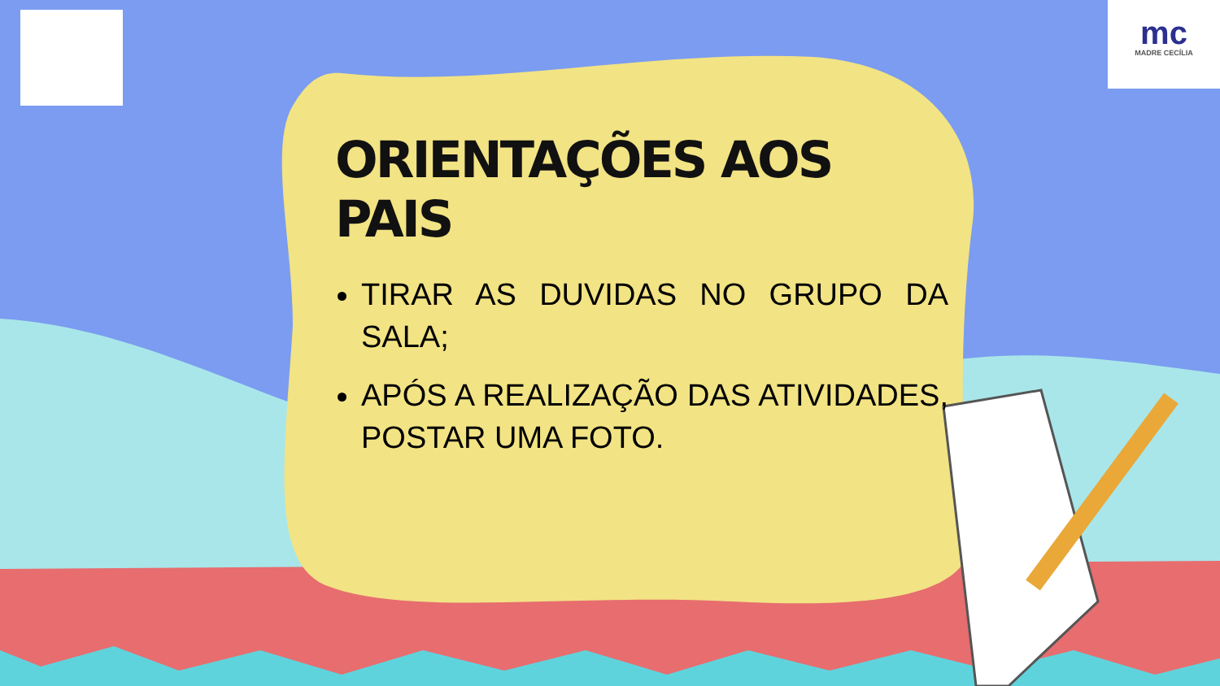mc
MADRE CECÍLIA
ORIENTAÇÕES AOS PAIS
TIRAR AS DUVIDAS NO GRUPO DA SALA;
APÓS A REALIZAÇÃO DAS ATIVIDADES, POSTAR UMA FOTO.